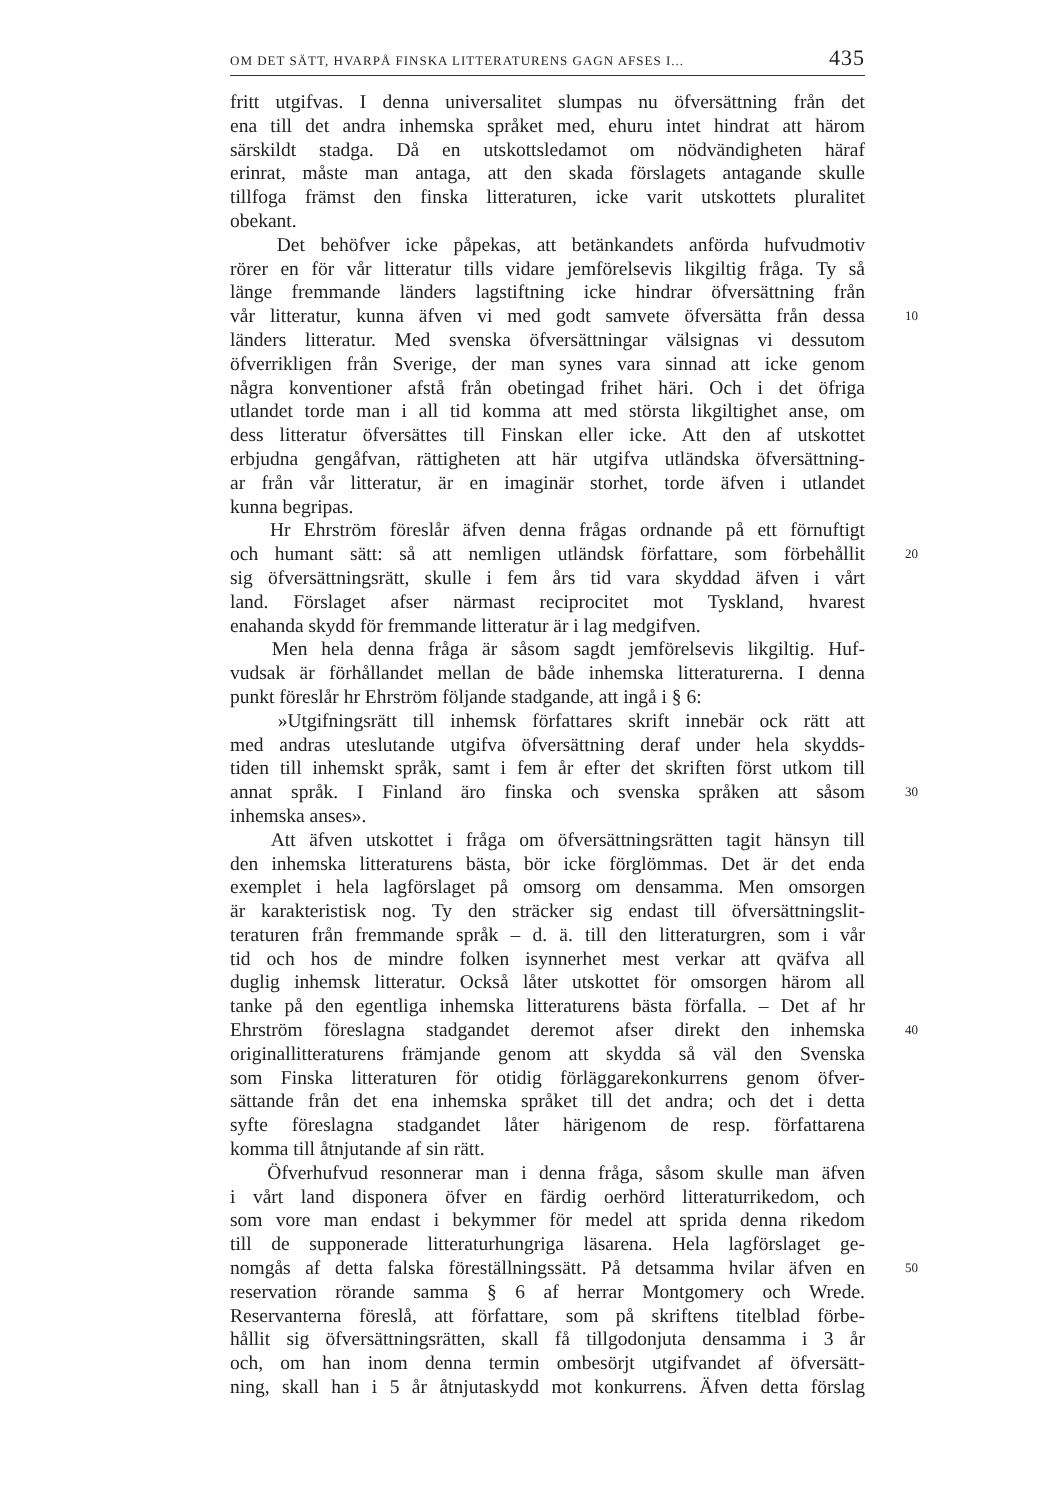OM DET SÄTT, HVARPÅ FINSKA LITTERATURENS GAGN AFSES I... 435
fritt utgifvas. I denna universalitet slumpas nu öfversättning från det
ena till det andra inhemska språket med, ehuru intet hindrat att härom
särskildt stadga. Då en utskottsledamot om nödvändigheten häraf
erinrat, måste man antaga, att den skada förslagets antagande skulle
tillfoga främst den finska litteraturen, icke varit utskottets pluralitet
obekant.
Det behöfver icke påpekas, att betänkandets anförda hufvudmotiv
rörer en för vår litteratur tills vidare jemförelsevis likgiltig fråga. Ty så
länge fremmande länders lagstiftning icke hindrar öfversättning från
vår litteratur, kunna äfven vi med godt samvete öfversätta från dessa
10
länders litteratur. Med svenska öfversättningar välsignas vi dessutom
öfverrikligen från Sverige, der man synes vara sinnad att icke genom
några konventioner afstå från obetingad frihet häri. Och i det öfriga
utlandet torde man i all tid komma att med största likgiltighet anse, om
dess litteratur öfversättes till Finskan eller icke. Att den af utskottet
erbjudna gengåfvan, rättigheten att här utgifva utländska öfversättning-
ar från vår litteratur, är en imaginär storhet, torde äfven i utlandet
kunna begripas.
Hr Ehrström föreslår äfven denna frågas ordnande på ett förnuftigt
och humant sätt: så att nemligen utländsk författare, som förbehållit
20
sig öfversättningsrätt, skulle i fem års tid vara skyddad äfven i vårt
land. Förslaget afser närmast reciprocitet mot Tyskland, hvarest
enahanda skydd för fremmande litteratur är i lag medgifven.
Men hela denna fråga är såsom sagdt jemförelsevis likgiltig. Huf-
vudsak är förhållandet mellan de både inhemska litteraturerna. I denna
punkt föreslår hr Ehrström följande stadgande, att ingå i § 6:
»Utgifningsrätt till inhemsk författares skrift innebär ock rätt att
med andras uteslutande utgifva öfversättning deraf under hela skydds-
tiden till inhemskt språk, samt i fem år efter det skriften först utkom till
annat språk. I Finland äro finska och svenska språken att såsom
30
inhemska anses».
Att äfven utskottet i fråga om öfversättningsrätten tagit hänsyn till
den inhemska litteraturens bästa, bör icke förglömmas. Det är det enda
exemplet i hela lagförslaget på omsorg om densamma. Men omsorgen
är karakteristisk nog. Ty den sträcker sig endast till öfversättningslit-
teraturen från fremmande språk – d. ä. till den litteraturgren, som i vår
tid och hos de mindre folken isynnerhet mest verkar att qväfva all
duglig inhemsk litteratur. Också låter utskottet för omsorgen härom all
tanke på den egentliga inhemska litteraturens bästa förfalla. – Det af hr
Ehrström föreslagna stadgandet deremot afser direkt den inhemska
40
originallitteraturens främjande genom att skydda så väl den Svenska
som Finska litteraturen för otidig förläggarekonkurrens genom öfver-
sättande från det ena inhemska språket till det andra; och det i detta
syfte föreslagna stadgandet låter härigenom de resp. författarena
komma till åtnjutande af sin rätt.
Öfverhufvud resonnerar man i denna fråga, såsom skulle man äfven
i vårt land disponera öfver en färdig oerhörd litteraturrikedom, och
som vore man endast i bekymmer för medel att sprida denna rikedom
till de supponerade litteraturhungriga läsarena. Hela lagförslaget ge-
nomgås af detta falska föreställningssätt. På detsamma hvilar äfven en
50
reservation rörande samma § 6 af herrar Montgomery och Wrede.
Reservanterna föreslå, att författare, som på skriftens titelblad förbe-
hållit sig öfversättningsrätten, skall få tillgodonjuta densamma i 3 år
och, om han inom denna termin ombesörjt utgifvandet af öfversätt-
ning, skall han i 5 år åtnjutaskydd mot konkurrens. Äfven detta förslag